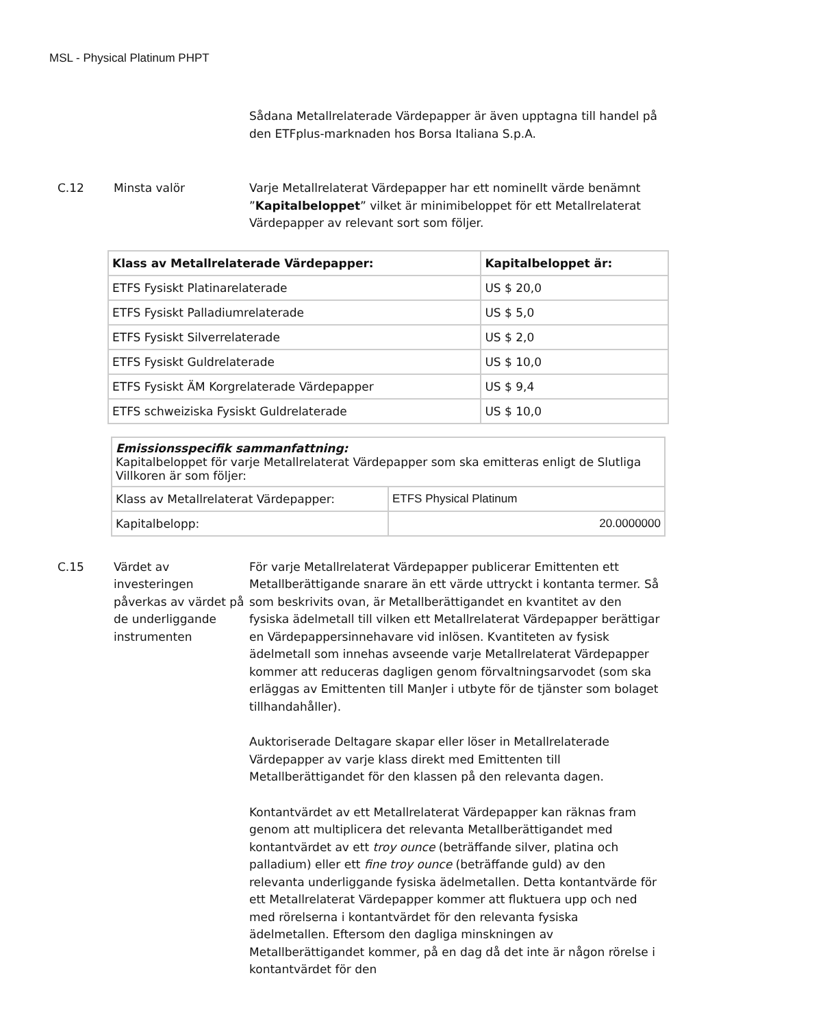MSL - Physical Platinum PHPT
Sådana Metallrelaterade Värdepapper är även upptagna till handel på den ETFplus-marknaden hos Borsa Italiana S.p.A.
C.12 Minsta valör Varje Metallrelaterat Värdepapper har ett nominellt värde benämnt ”Kapitalbeloppet” vilket är minimibeloppet för ett Metallrelaterat Värdepapper av relevant sort som följer.
| Klass av Metallrelaterade Värdepapper: | Kapitalbeloppet är: |
| --- | --- |
| ETFS Fysiskt Platinarelaterade | US $ 20,0 |
| ETFS Fysiskt Palladiumrelaterade | US $ 5,0 |
| ETFS Fysiskt Silverrelaterade | US $ 2,0 |
| ETFS Fysiskt Guldrelaterade | US $ 10,0 |
| ETFS Fysiskt ÄM Korgrelaterade Värdepapper | US $ 9,4 |
| ETFS schweiziska Fysiskt Guldrelaterade | US $ 10,0 |
| Emissionsspecifik sammanfattning: Kapitalbeloppet för varje Metallrelaterat Värdepapper som ska emitteras enligt de Slutliga Villkoren är som följer: | |
| Klass av Metallrelaterat Värdepapper: | ETFS Physical Platinum |
| Kapitalbelopp: | 20.0000000 |
C.15 Värdet av investeringen påverkas av värdet på de underliggande instrumenten
För varje Metallrelaterat Värdepapper publicerar Emittenten ett Metallberättigande snarare än ett värde uttryckt i kontanta termer. Så som beskrivits ovan, är Metallberättigandet en kvantitet av den fysiska ädelmetall till vilken ett Metallrelaterat Värdepapper berättigar en Värdepappersinnehavare vid inlösen. Kvantiteten av fysisk ädelmetall som innehas avseende varje Metallrelaterat Värdepapper kommer att reduceras dagligen genom förvaltningsarvodet (som ska erläggas av Emittenten till ManJer i utbyte för de tjänster som bolaget tillhandahåller).
Auktoriserade Deltagare skapar eller löser in Metallrelaterade Värdepapper av varje klass direkt med Emittenten till Metallberättigandet för den klassen på den relevanta dagen.
Kontantvärdet av ett Metallrelaterat Värdepapper kan räknas fram genom att multiplicera det relevanta Metallberättigandet med kontantvärdet av ett troy ounce (beträffande silver, platina och palladium) eller ett fine troy ounce (beträffande guld) av den relevanta underliggande fysiska ädelmetallen. Detta kontantvärde för ett Metallrelaterat Värdepapper kommer att fluktuera upp och ned med rörelserna i kontantvärdet för den relevanta fysiska ädelmetallen. Eftersom den dagliga minskningen av Metallberättigandet kommer, på en dag då det inte är någon rörelse i kontantvärdet för den